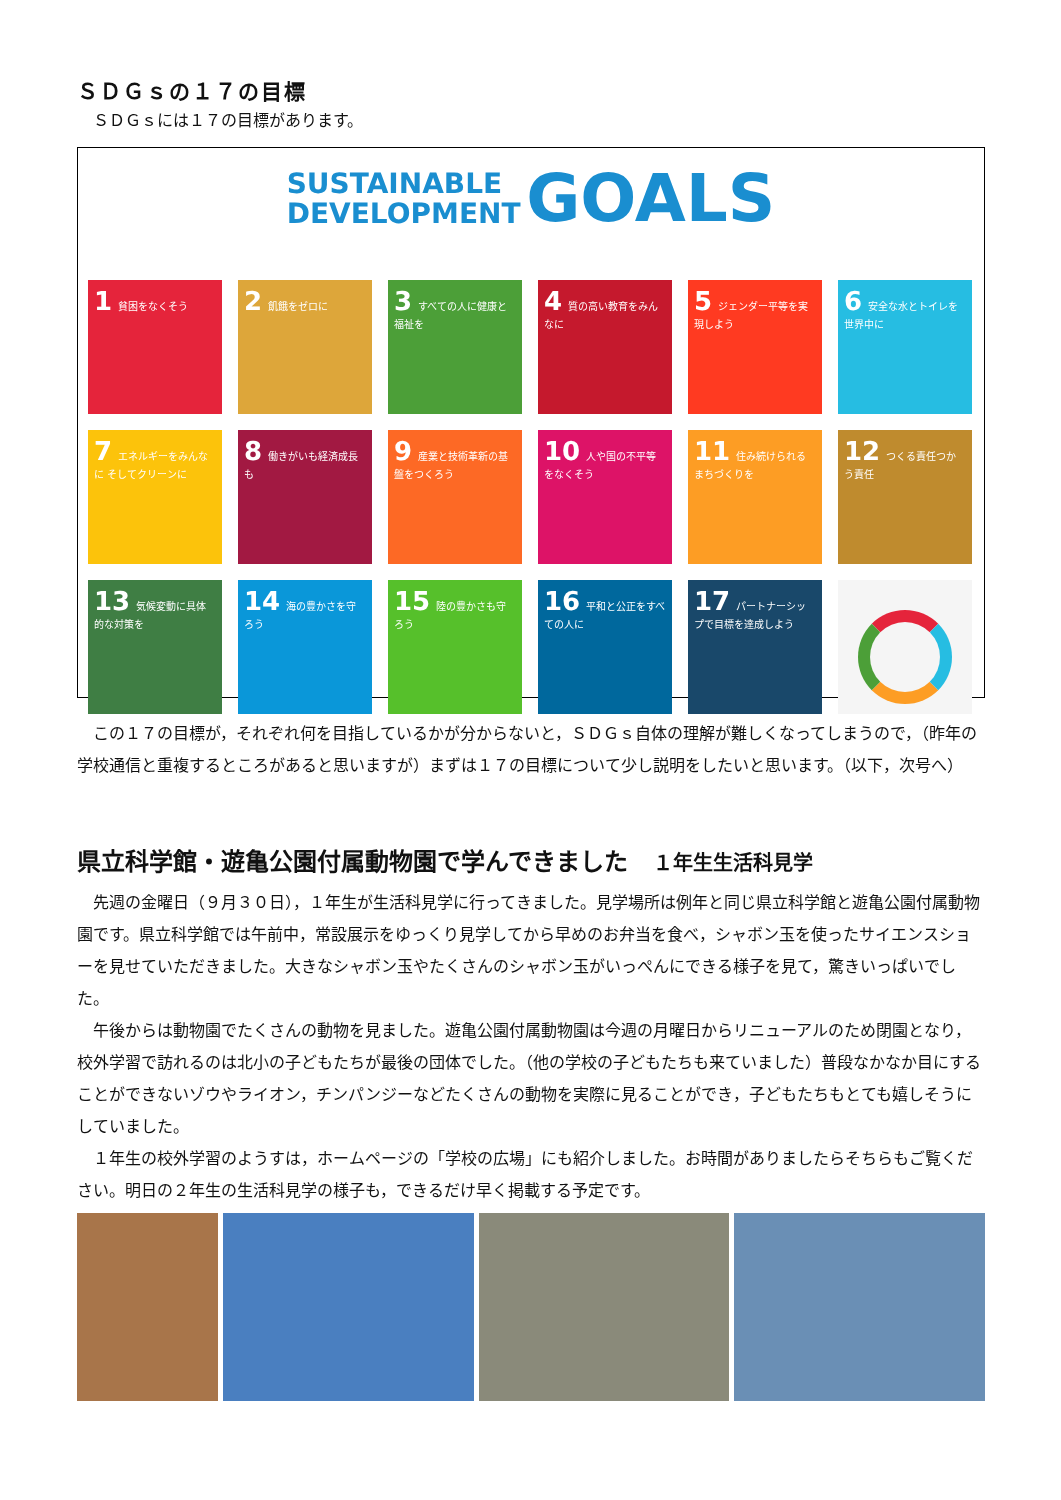ＳＤＧｓの１７の目標
　ＳＤＧｓには１７の目標があります。
SUSTAINABLE
DEVELOPMENT GOALS
1 貧困をなくそう
2 飢餓をゼロに
3 すべての人に健康と福祉を
4 質の高い教育をみんなに
5 ジェンダー平等を実現しよう
6 安全な水とトイレを世界中に
7 エネルギーをみんなに そしてクリーンに
8 働きがいも経済成長も
9 産業と技術革新の基盤をつくろう
10 人や国の不平等をなくそう
11 住み続けられるまちづくりを
12 つくる責任つかう責任
13 気候変動に具体的な対策を
14 海の豊かさを守ろう
15 陸の豊かさも守ろう
16 平和と公正をすべての人に
17 パートナーシップで目標を達成しよう
　この１７の目標が，それぞれ何を目指しているかが分からないと，ＳＤＧｓ自体の理解が難しくなってしまうので，（昨年の学校通信と重複するところがあると思いますが）まずは１７の目標について少し説明をしたいと思います。（以下，次号へ）
県立科学館・遊亀公園付属動物園で学んできました １年生生活科見学
　先週の金曜日（９月３０日），１年生が生活科見学に行ってきました。見学場所は例年と同じ県立科学館と遊亀公園付属動物園です。県立科学館では午前中，常設展示をゆっくり見学してから早めのお弁当を食べ，シャボン玉を使ったサイエンスショーを見せていただきました。大きなシャボン玉やたくさんのシャボン玉がいっぺんにできる様子を見て，驚きいっぱいでした。
　午後からは動物園でたくさんの動物を見ました。遊亀公園付属動物園は今週の月曜日からリニューアルのため閉園となり，校外学習で訪れるのは北小の子どもたちが最後の団体でした。（他の学校の子どもたちも来ていました）普段なかなか目にすることができないゾウやライオン，チンパンジーなどたくさんの動物を実際に見ることができ，子どもたちもとても嬉しそうにしていました。
　１年生の校外学習のようすは，ホームページの「学校の広場」にも紹介しました。お時間がありましたらそちらもご覧ください。明日の２年生の生活科見学の様子も，できるだけ早く掲載する予定です。